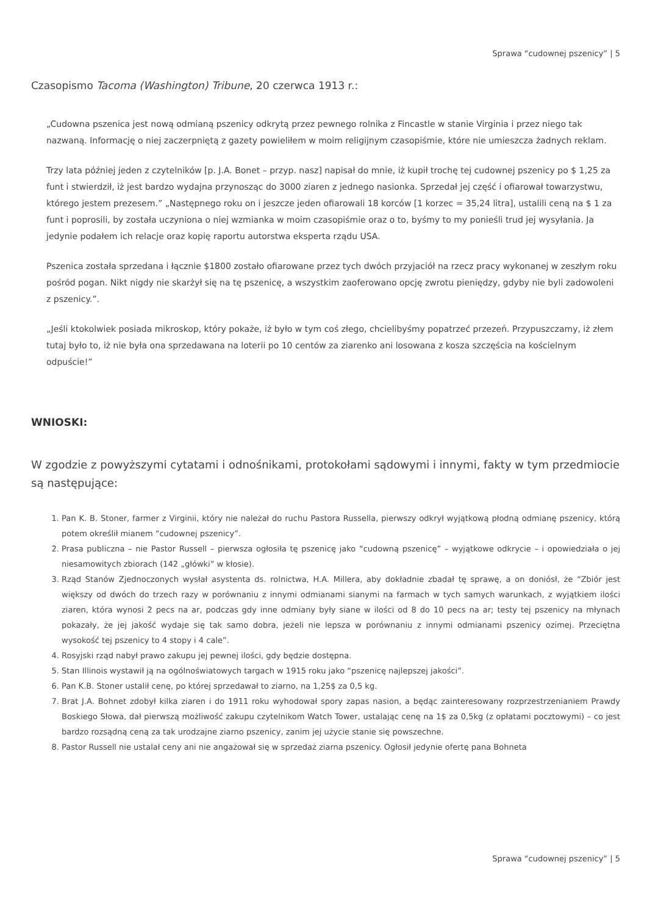Sprawa “cudownej pszenicy” | 5
Czasopismo Tacoma (Washington) Tribune, 20 czerwca 1913 r.:
„Cudowna pszenica jest nową odmianą pszenicy odkrytą przez pewnego rolnika z Fincastle w stanie Virginia i przez niego tak nazwaną. Informację o niej zaczerpniętą z gazety powieliłem w moim religijnym czasopiśmie, które nie umieszcza żadnych reklam.
Trzy lata później jeden z czytelników [p. J.A. Bonet – przyp. nasz] napisał do mnie, iż kupił trochę tej cudownej pszenicy po $ 1,25 za funt i stwierdził, iż jest bardzo wydajna przynosząc do 3000 ziaren z jednego nasionka. Sprzedał jej część i ofiarował towarzystwu, którego jestem prezesem.” „Następnego roku on i jeszcze jeden ofiarowali 18 korców [1 korzec = 35,24 litra], ustalili ceną na $ 1 za funt i poprosili, by została uczyniona o niej wzmianka w moim czasopiśmie oraz o to, byśmy to my ponieśli trud jej wysyłania. Ja jedynie podałem ich relacje oraz kopię raportu autorstwa eksperta rządu USA.
Pszenica została sprzedana i łącznie $1800 zostało ofiarowane przez tych dwóch przyjaciół na rzecz pracy wykonanej w zeszłym roku pośród pogan. Nikt nigdy nie skarżył się na tę pszenicę, a wszystkim zaoferowano opcję zwrotu pieniędzy, gdyby nie byli zadowoleni z pszenicy.”.
„Jeśli ktokolwiek posiada mikroskop, który pokaże, iż było w tym coś złego, chcielibyśmy popatrzeć przezeń. Przypuszczamy, iż złem tutaj było to, iż nie była ona sprzedawana na loterii po 10 centów za ziarenko ani losowana z kosza szczęścia na kościelnym odpuście!”
WNIOSKI:
W zgodzie z powyższymi cytatami i odnośnikami, protokołami sądowymi i innymi, fakty w tym przedmiocie są następujące:
1. Pan K. B. Stoner, farmer z Virginii, który nie należał do ruchu Pastora Russella, pierwszy odkrył wyjątkową płodną odmianę pszenicy, którą potem określił mianem “cudownej pszenicy”.
2. Prasa publiczna – nie Pastor Russell – pierwsza ogłosiła tę pszenicę jako “cudowną pszenicę” – wyjątkowe odkrycie – i opowiedziała o jej niesamowitych zbiorach (142 „główki” w kłosie).
3. Rząd Stanów Zjednoczonych wysłał asystenta ds. rolnictwa, H.A. Millera, aby dokładnie zbadał tę sprawę, a on doniósł, że “Zbiór jest większy od dwóch do trzech razy w porównaniu z innymi odmianami sianymi na farmach w tych samych warunkach, z wyjątkiem ilości ziaren, która wynosi 2 pecs na ar, podczas gdy inne odmiany były siane w ilości od 8 do 10 pecs na ar; testy tej pszenicy na młynach pokazały, że jej jakość wydaje się tak samo dobra, jeżeli nie lepsza w porównaniu z innymi odmianami pszenicy ozimej. Przeciętna wysokość tej pszenicy to 4 stopy i 4 cale”.
4. Rosyjski rząd nabył prawo zakupu jej pewnej ilości, gdy będzie dostępna.
5. Stan Illinois wystawił ją na ogólnoświatowych targach w 1915 roku jako “pszenicę najlepszej jakości”.
6. Pan K.B. Stoner ustalił cenę, po której sprzedawał to ziarno, na 1,25$ za 0,5 kg.
7. Brat J.A. Bohnet zdobył kilka ziaren i do 1911 roku wyhodował spory zapas nasion, a będąc zainteresowany rozprzestrzenianiem Prawdy Boskiego Słowa, dał pierwszą możliwość zakupu czytelnikom Watch Tower, ustalając cenę na 1$ za 0,5kg (z opłatami pocztowymi) – co jest bardzo rozsądną ceną za tak urodzajne ziarno pszenicy, zanim jej użycie stanie się powszechne.
8. Pastor Russell nie ustalał ceny ani nie angażował się w sprzedaż ziarna pszenicy. Ogłosił jedynie ofertę pana Bohneta
Sprawa “cudownej pszenicy” | 5